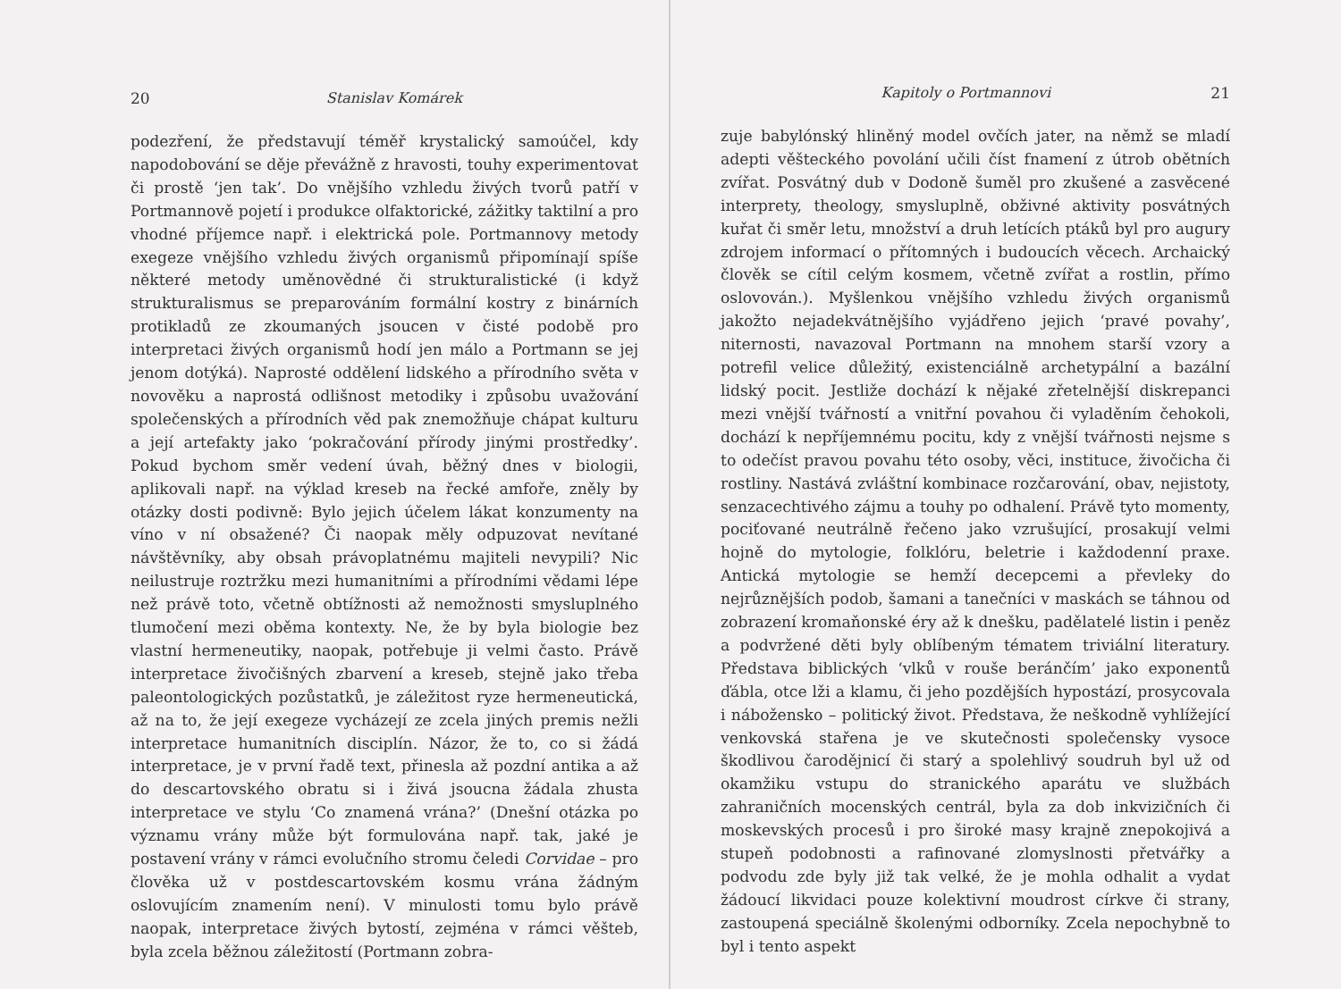20 Stanislav Komárek
podezření, že představují téměř krystalický samoúčel, kdy napodobování se děje převážně z hravosti, touhy experimentovat či prostě ‘jen tak’. Do vnějšího vzhledu živých tvorů patří v Portmannově pojetí i produkce olfaktorické, zážitky taktilní a pro vhodné příjemce např. i elektrická pole. Portmannovy metody exegeze vnějšího vzhledu živých organismů připomínají spíše některé metody uměnovědné či strukturalistické (i když strukturalismus se preparováním formální kostry z binárních protikladů ze zkoumaných jsoucen v čisté podobě pro interpretaci živých organismů hodí jen málo a Portmann se jej jenom dotýká). Naprosté oddělení lidského a přírodního světa v novověku a naprostá odlišnost metodiky i způsobu uvažování společenských a přírodních věd pak znemožňuje chápat kulturu a její artefakty jako ‘pokračování přírody jinými prostředky’. Pokud bychom směr vedení úvah, běžný dnes v biologii, aplikovali např. na výklad kreseb na řecké amfoře, zněly by otázky dosti podivně: Bylo jejich účelem lákat konzumenty na víno v ní obsažené? Či naopak měly odpuzovat nevítané návštěvníky, aby obsah právoplatnému majiteli nevypili? Nic neilustruje roztržku mezi humanitními a přírodními vědami lépe než právě toto, včetně obtížnosti až nemožnosti smysluplného tlumočení mezi oběma kontexty. Ne, že by byla biologie bez vlastní hermeneutiky, naopak, potřebuje ji velmi často. Právě interpretace živočišných zbarvení a kreseb, stejně jako třeba paleontologických pozůstatků, je záležitost ryze hermeneutická, až na to, že její exegeze vycházejí ze zcela jiných premis nežli interpretace humanitních disciplín. Názor, že to, co si žádá interpretace, je v první řadě text, přinesla až pozdní antika a až do descartovského obratu si i živá jsoucna žádala zhusta interpretace ve stylu ‘Co znamená vrána?’ (Dnešní otázka po významu vrány může být formulována např. tak, jaké je postavení vrány v rámci evolučního stromu čeledi Corvidae – pro člověka už v postdescartovském kosmu vrána žádným oslovujícím znamením není). V minulosti tomu bylo právě naopak, interpretace živých bytostí, zejména v rámci věšteb, byla zcela běžnou záležitostí (Portmann zobra-
Kapitoly o Portmannovi 21
zuje babylónský hliněný model ovčích jater, na němž se mladí adepti věšteckého povolání učili číst fnamení z útrob obětních zvířat. Posvátný dub v Dodoně šuměl pro zkušené a zasvěcené interprety, theology, smysluplně, obživné aktivity posvátných kuřat či směr letu, množství a druh letících ptáků byl pro augury zdrojem informací o přítomných i budoucích věcech. Archaický člověk se cítil celým kosmem, včetně zvířat a rostlin, přímo oslovován.). Myšlenkou vnějšího vzhledu živých organismů jakožto nejadekvátnějšího vyjádřeno jejich ‘pravé povahy’, niternosti, navazoval Portmann na mnohem starší vzory a potrefil velice důležitý, existenciálně archetypální a bazální lidský pocit. Jestliže dochází k nějaké zřetelnější diskrepanci mezi vnější tvářností a vnitřní povahou či vyladěním čehokoli, dochází k nepříjemnému pocitu, kdy z vnější tvářnosti nejsme s to odečíst pravou povahu této osoby, věci, instituce, živočicha či rostliny. Nastává zvláštní kombinace rozčarování, obav, nejistoty, senzacechtivého zájmu a touhy po odhalení. Právě tyto momenty, pociťované neutrálně řečeno jako vzrušující, prosakují velmi hojně do mytologie, folklóru, beletrie i každodenní praxe. Antická mytologie se hemží decepcemi a převleky do nejrůznějších podob, šamani a tanečníci v maskách se táhnou od zobrazení kromaňonské éry až k dnešku, padělatelé listin i peněz a podvržené děti byly oblíbeným tématem triviální literatury. Představa biblických ‘vlků v rouše beránčím’ jako exponentů ďábla, otce lži a klamu, či jeho pozdějších hypostází, prosycovala i nábožensko – politický život. Představa, že neškodně vyhlížející venkovská stařena je ve skutečnosti společensky vysoce škodlivou čarodějnicí či starý a spolehlivý soudruh byl už od okamžiku vstupu do stranického aparátu ve službách zahraničních mocenských centrál, byla za dob inkvizičních či moskevských procesů i pro široké masy krajně znepokojivá a stupeň podobnosti a rafinované zlomyslnosti přetvářky a podvodu zde byly již tak velké, že je mohla odhalit a vydat žádoucí likvidaci pouze kolektivní moudrost církve či strany, zastoupená speciálně školenými odborníky. Zcela nepochybně to byl i tento aspekt